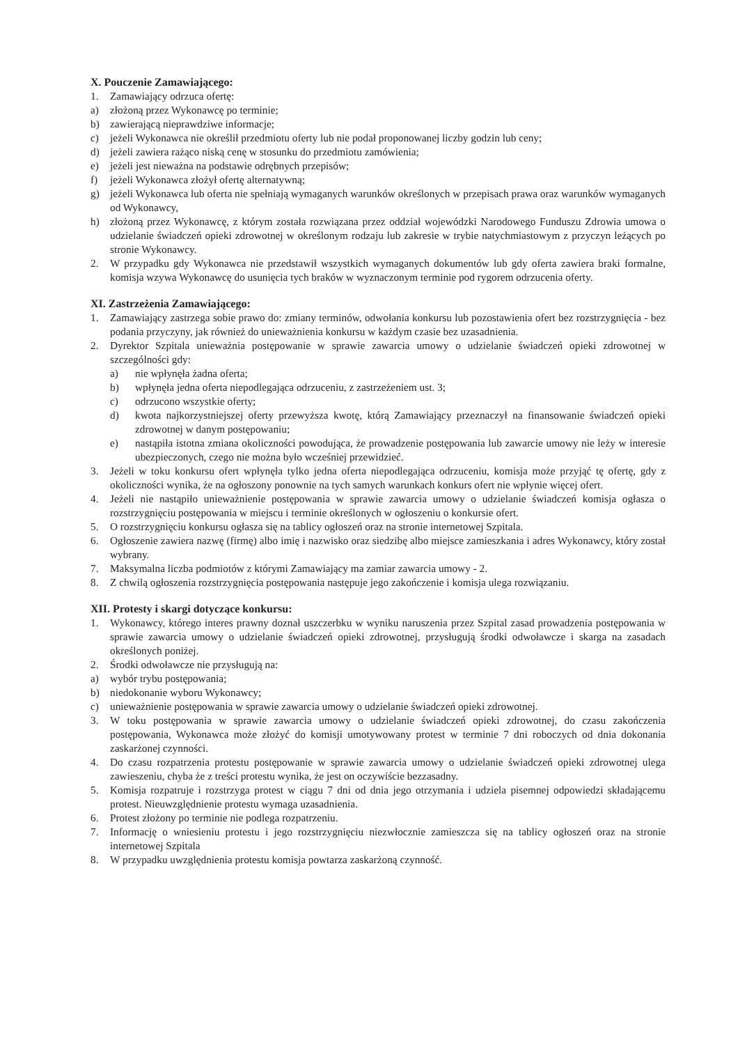X. Pouczenie Zamawiającego:
1. Zamawiający odrzuca ofertę:
a) złożoną przez Wykonawcę po terminie;
b) zawierającą nieprawdziwe informacje;
c) jeżeli Wykonawca nie określił przedmiotu oferty lub nie podał proponowanej liczby godzin lub ceny;
d) jeżeli zawiera rażąco niską cenę w stosunku do przedmiotu zamówienia;
e) jeżeli jest nieważna na podstawie odrębnych przepisów;
f) jeżeli Wykonawca złożył ofertę alternatywną;
g) jeżeli Wykonawca lub oferta nie spełniają wymaganych warunków określonych w przepisach prawa oraz warunków wymaganych od Wykonawcy,
h) złożoną przez Wykonawcę, z którym została rozwiązana przez oddział wojewódzki Narodowego Funduszu Zdrowia umowa o udzielanie świadczeń opieki zdrowotnej w określonym rodzaju lub zakresie w trybie natychmiastowym z przyczyn leżących po stronie Wykonawcy.
2. W przypadku gdy Wykonawca nie przedstawił wszystkich wymaganych dokumentów lub gdy oferta zawiera braki formalne, komisja wzywa Wykonawcę do usunięcia tych braków w wyznaczonym terminie pod rygorem odrzucenia oferty.
XI. Zastrzeżenia Zamawiającego:
1. Zamawiający zastrzega sobie prawo do: zmiany terminów, odwołania konkursu lub pozostawienia ofert bez rozstrzygnięcia - bez podania przyczyny, jak również do unieważnienia konkursu w każdym czasie bez uzasadnienia.
2. Dyrektor Szpitala unieważnia postępowanie w sprawie zawarcia umowy o udzielanie świadczeń opieki zdrowotnej w szczególności gdy:
a) nie wpłynęła żadna oferta;
b) wpłynęła jedna oferta niepodlegająca odrzuceniu, z zastrzeżeniem ust. 3;
c) odrzucono wszystkie oferty;
d) kwota najkorzystniejszej oferty przewyższa kwotę, którą Zamawiający przeznaczył na finansowanie świadczeń opieki zdrowotnej w danym postępowaniu;
e) nastąpiła istotna zmiana okoliczności powodująca, że prowadzenie postępowania lub zawarcie umowy nie leży w interesie ubezpieczonych, czego nie można było wcześniej przewidzieć.
3. Jeżeli w toku konkursu ofert wpłynęła tylko jedna oferta niepodlegająca odrzuceniu, komisja może przyjąć tę ofertę, gdy z okoliczności wynika, że na ogłoszony ponownie na tych samych warunkach konkurs ofert nie wpłynie więcej ofert.
4. Jeżeli nie nastąpiło unieważnienie postępowania w sprawie zawarcia umowy o udzielanie świadczeń komisja ogłasza o rozstrzygnięciu postępowania w miejscu i terminie określonych w ogłoszeniu o konkursie ofert.
5. O rozstrzygnięciu konkursu ogłasza się na tablicy ogłoszeń oraz na stronie internetowej Szpitala.
6. Ogłoszenie zawiera nazwę (firmę) albo imię i nazwisko oraz siedzibę albo miejsce zamieszkania i adres Wykonawcy, który został wybrany.
7. Maksymalna liczba podmiotów z którymi Zamawiający ma zamiar zawarcia umowy - 2.
8. Z chwilą ogłoszenia rozstrzygnięcia postępowania następuje jego zakończenie i komisja ulega rozwiązaniu.
XII. Protesty i skargi dotyczące konkursu:
1. Wykonawcy, którego interes prawny doznał uszczerbku w wyniku naruszenia przez Szpital zasad prowadzenia postępowania w sprawie zawarcia umowy o udzielanie świadczeń opieki zdrowotnej, przysługują środki odwoławcze i skarga na zasadach określonych poniżej.
2. Środki odwoławcze nie przysługują na:
a) wybór trybu postępowania;
b) niedokonanie wyboru Wykonawcy;
c) unieważnienie postępowania w sprawie zawarcia umowy o udzielanie świadczeń opieki zdrowotnej.
3. W toku postępowania w sprawie zawarcia umowy o udzielanie świadczeń opieki zdrowotnej, do czasu zakończenia postępowania, Wykonawca może złożyć do komisji umotywowany protest w terminie 7 dni roboczych od dnia dokonania zaskarżonej czynności.
4. Do czasu rozpatrzenia protestu postępowanie w sprawie zawarcia umowy o udzielanie świadczeń opieki zdrowotnej ulega zawieszeniu, chyba że z treści protestu wynika, że jest on oczywiście bezzasadny.
5. Komisja rozpatruje i rozstrzyga protest w ciągu 7 dni od dnia jego otrzymania i udziela pisemnej odpowiedzi składającemu protest. Nieuwzględnienie protestu wymaga uzasadnienia.
6. Protest złożony po terminie nie podlega rozpatrzeniu.
7. Informację o wniesieniu protestu i jego rozstrzygnięciu niezwłocznie zamieszcza się na tablicy ogłoszeń oraz na stronie internetowej Szpitala
8. W przypadku uwzględnienia protestu komisja powtarza zaskarżoną czynność.